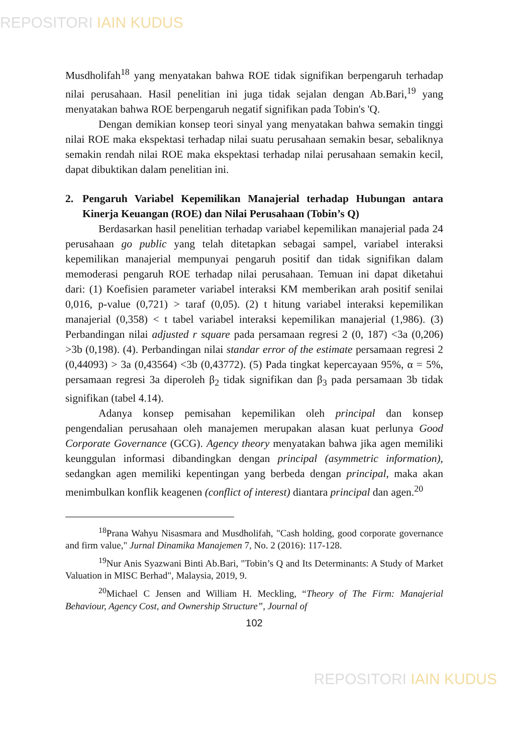REPOSITORI IAIN KUDUS
Musdholifah<sup>18</sup> yang menyatakan bahwa ROE tidak signifikan berpengaruh terhadap nilai perusahaan. Hasil penelitian ini juga tidak sejalan dengan Ab.Bari,<sup>19</sup> yang menyatakan bahwa ROE berpengaruh negatif signifikan pada Tobin's 'Q.
Dengan demikian konsep teori sinyal yang menyatakan bahwa semakin tinggi nilai ROE maka ekspektasi terhadap nilai suatu perusahaan semakin besar, sebaliknya semakin rendah nilai ROE maka ekspektasi terhadap nilai perusahaan semakin kecil, dapat dibuktikan dalam penelitian ini.
2. Pengaruh Variabel Kepemilikan Manajerial terhadap Hubungan antara Kinerja Keuangan (ROE) dan Nilai Perusahaan (Tobin’s Q)
Berdasarkan hasil penelitian terhadap variabel kepemilikan manajerial pada 24 perusahaan go public yang telah ditetapkan sebagai sampel, variabel interaksi kepemilikan manajerial mempunyai pengaruh positif dan tidak signifikan dalam memoderasi pengaruh ROE terhadap nilai perusahaan. Temuan ini dapat diketahui dari: (1) Koefisien parameter variabel interaksi KM memberikan arah positif senilai 0,016, p-value (0,721) > taraf (0,05). (2) t hitung variabel interaksi kepemilikan manajerial (0,358) < t tabel variabel interaksi kepemilikan manajerial (1,986). (3) Perbandingan nilai adjusted r square pada persamaan regresi 2 (0, 187) <3a (0,206) >3b (0,198). (4). Perbandingan nilai standar error of the estimate persamaan regresi 2 (0,44093) > 3a (0,43564) <3b (0,43772). (5) Pada tingkat kepercayaan 95%, α = 5%, persamaan regresi 3a diperoleh β<sub>2</sub> tidak signifikan dan β<sub>3</sub> pada persamaan 3b tidak signifikan (tabel 4.14).
Adanya konsep pemisahan kepemilikan oleh principal dan konsep pengendalian perusahaan oleh manajemen merupakan alasan kuat perlunya Good Corporate Governance (GCG). Agency theory menyatakan bahwa jika agen memiliki keunggulan informasi dibandingkan dengan principal (asymmetric information), sedangkan agen memiliki kepentingan yang berbeda dengan principal, maka akan menimbulkan konflik keagenen (conflict of interest) diantara principal dan agen.<sup>20</sup>
<sup>18</sup> Prana Wahyu Nisasmara and Musdholifah, "Cash holding, good corporate governance and firm value," Jurnal Dinamika Manajemen 7, No. 2 (2016): 117-128.
<sup>19</sup> Nur Anis Syazwani Binti Ab.Bari, "Tobin’s Q and Its Determinants: A Study of Market Valuation in MISC Berhad", Malaysia, 2019, 9.
<sup>20</sup> Michael C Jensen and William H. Meckling, “Theory of The Firm: Manajerial Behaviour, Agency Cost, and Ownership Structure”, Journal of
102
REPOSITORI IAIN KUDUS